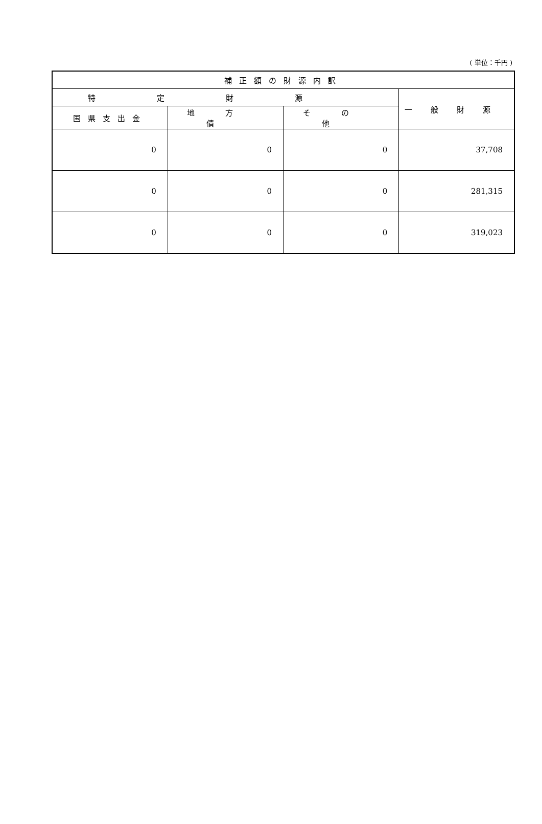( 単位：千円 )
| 補正額の財源内訳 | | | |
| --- | --- | --- | --- |
| 特定財源 | | | 一般財源 |
| 国県支出金 | 地方債 | その他 | |
| 0 | 0 | 0 | 37,708 |
| 0 | 0 | 0 | 281,315 |
| 0 | 0 | 0 | 319,023 |